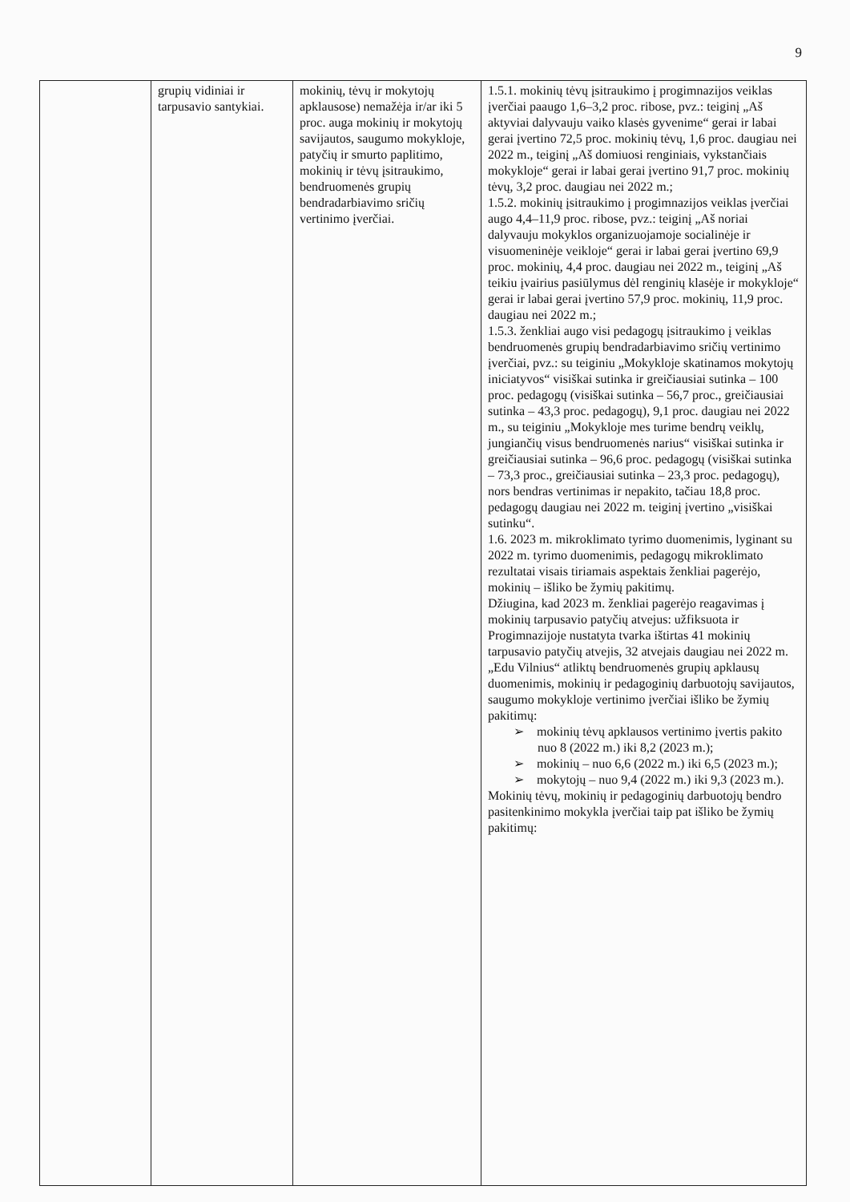9
| | grupių vidiniai ir tarpusavio santykiai. | mokinių, tėvų ir mokytojų apklausose) nemažėja ir/ar iki 5 proc. auga mokinių ir mokytojų savijautos, saugumo mokykloje, patyčių ir smurto paplitimo, mokinių ir tėvų įsitraukimo, bendruomenės grupių bendradarbiavimo sričių vertinimo įverčiai. | 1.5.1. mokinių tėvų įsitraukimo į progimnazijos veiklas įverčiai paaugo 1,6–3,2 proc. ribose, pvz.: teiginį „Aš aktyviai dalyvauju vaiko klasės gyvenime“ gerai ir labai gerai įvertino 72,5 proc. mokinių tėvų, 1,6 proc. daugiau nei 2022 m., teiginį „Aš domiuosi renginiais, vykstančiais mokykloje“ gerai ir labai gerai įvertino 91,7 proc. mokinių tėvų, 3,2 proc. daugiau nei 2022 m.; 1.5.2. mokinių įsitraukimo į progimnazijos veiklas įverčiai augo 4,4–11,9 proc. ribose, pvz.: teiginį „Aš noriai dalyvauju mokyklos organizuojamoje socialinėje ir visuomeninėje veikloje“ gerai ir labai gerai įvertino 69,9 proc. mokinių, 4,4 proc. daugiau nei 2022 m., teiginį „Aš teikiu įvairius pasiūlymus dėl renginių klasėje ir mokykloje“ gerai ir labai gerai įvertino 57,9 proc. mokinių, 11,9 proc. daugiau nei 2022 m.; 1.5.3. ženkliai augo visi pedagogų įsitraukimo į veiklas bendruomenės grupių bendradarbiavimo sričių vertinimo įverčiai, pvz.: su teiginiu „Mokykloje skatinamos mokytojų iniciatyvos“ visiškai sutinka ir greičiausiai sutinka – 100 proc. pedagogų (visiškai sutinka – 56,7 proc., greičiausiai sutinka – 43,3 proc. pedagogų), 9,1 proc. daugiau nei 2022 m., su teiginiu „Mokykloje mes turime bendrų veiklų, jungiančių visus bendruomenės narius“ visiškai sutinka ir greičiausiai sutinka – 96,6 proc. pedagogų (visiškai sutinka – 73,3 proc., greičiausiai sutinka – 23,3 proc. pedagogų), nors bendras vertinimas ir nepakito, tačiau 18,8 proc. pedagogų daugiau nei 2022 m. teiginį įvertino „visiškai sutinku“. 1.6. 2023 m. mikroklimato tyrimo duomenimis, lyginant su 2022 m. tyrimo duomenimis, pedagogų mikroklimato rezultatai visais tiriamais aspektais ženkliai pagerėjo, mokinių – išliko be žymių pakitimų. Džiugina, kad 2023 m. ženkliai pagerėjo reagavimas į mokinių tarpusavio patyčių atvejus: užfiksuota ir Progimnazijoje nustatyta tvarka ištirtas 41 mokinių tarpusavio patyčių atvejis, 32 atvejais daugiau nei 2022 m. „Edu Vilnius“ atliktų bendruomenės grupių apklausų duomenimis, mokinių ir pedagoginių darbuotojų savijautos, saugumo mokykloje vertinimo įverčiai išliko be žymių pakitimų: ➢ mokinių tėvų apklausos vertinimo įvertis pakito nuo 8 (2022 m.) iki 8,2 (2023 m.); ➢ mokinių – nuo 6,6 (2022 m.) iki 6,5 (2023 m.); ➢ mokytojų – nuo 9,4 (2022 m.) iki 9,3 (2023 m.). Mokinių tėvų, mokinių ir pedagoginių darbuotojų bendro pasitenkinimo mokykla įverčiai taip pat išliko be žymių pakitimų: |